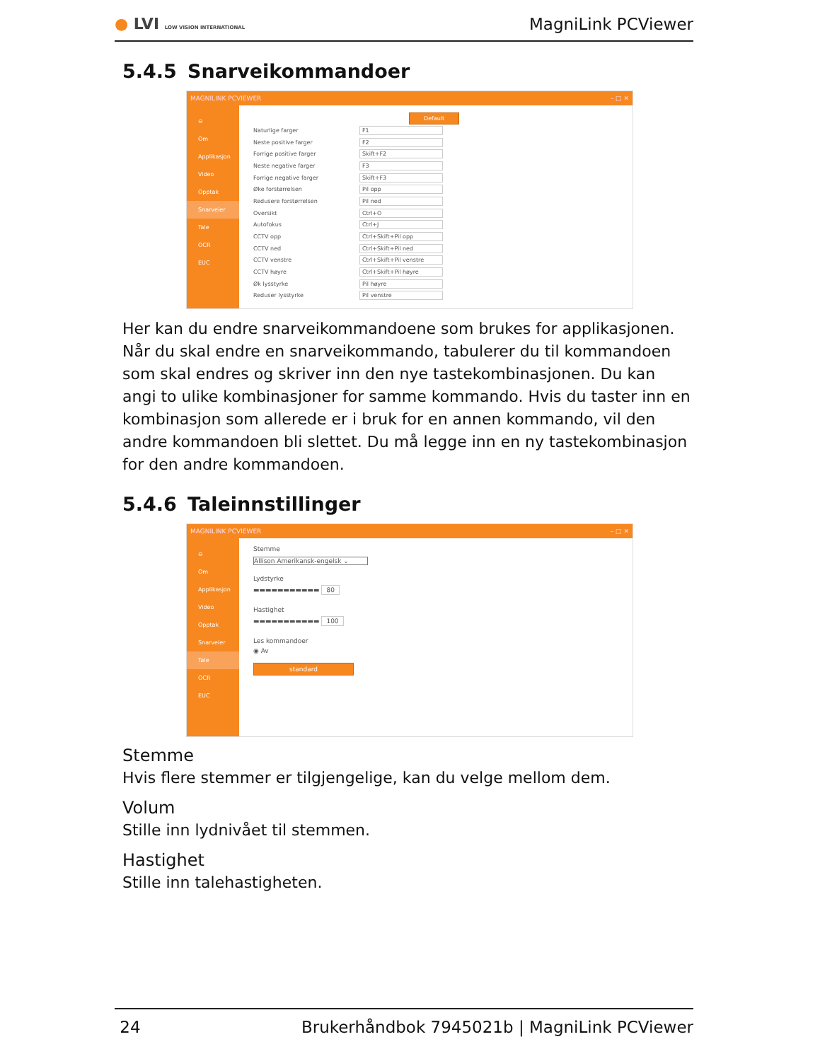● LVI LOW VISION INTERNATIONAL
MagniLink PCViewer
5.4.5 Snarveikommandoer
MAGNILINK PCVIEWER – □ ✕
⊖
Om
Applikasjon
Video
Opptak
Snarveier
Tale
OCR
EUC
Default
Naturlige farger F1
Neste positive farger F2
Forrige positive farger Skift+F2
Neste negative farger F3
Forrige negative farger Skift+F3
Øke forstørrelsen Pil opp
Redusere forstørrelsen Pil ned
Oversikt Ctrl+O
Autofokus Ctrl+J
CCTV opp Ctrl+Skift+Pil opp
CCTV ned Ctrl+Skift+Pil ned
CCTV venstre Ctrl+Skift+Pil venstre
CCTV høyre Ctrl+Skift+Pil høyre
Øk lysstyrke Pil høyre
Reduser lysstyrke Pil venstre
Her kan du endre snarveikommandoene som brukes for applikasjonen. Når du skal endre en snarveikommando, tabulerer du til kommandoen som skal endres og skriver inn den nye tastekombinasjonen. Du kan angi to ulike kombinasjoner for samme kommando. Hvis du taster inn en kombinasjon som allerede er i bruk for en annen kommando, vil den andre kommandoen bli slettet. Du må legge inn en ny tastekombinasjon for den andre kommandoen.
5.4.6 Taleinnstillinger
MAGNILINK PCVIEWER – □ ✕
⊖
Om
Applikasjon
Video
Opptak
Snarveier
Tale
OCR
EUC
Stemme
Allison Amerikansk-engelsk ⌄
Lydstyrke
▬▬▬▬▬▬▬▬▬▬▬ 80
Hastighet
▬▬▬▬▬▬▬▬▬▬▬ 100
Les kommandoer
◉ Av
standard
Stemme
Hvis flere stemmer er tilgjengelige, kan du velge mellom dem.
Volum
Stille inn lydnivået til stemmen.
Hastighet
Stille inn talehastigheten.
24 Brukerhåndbok 7945021b | MagniLink PCViewer